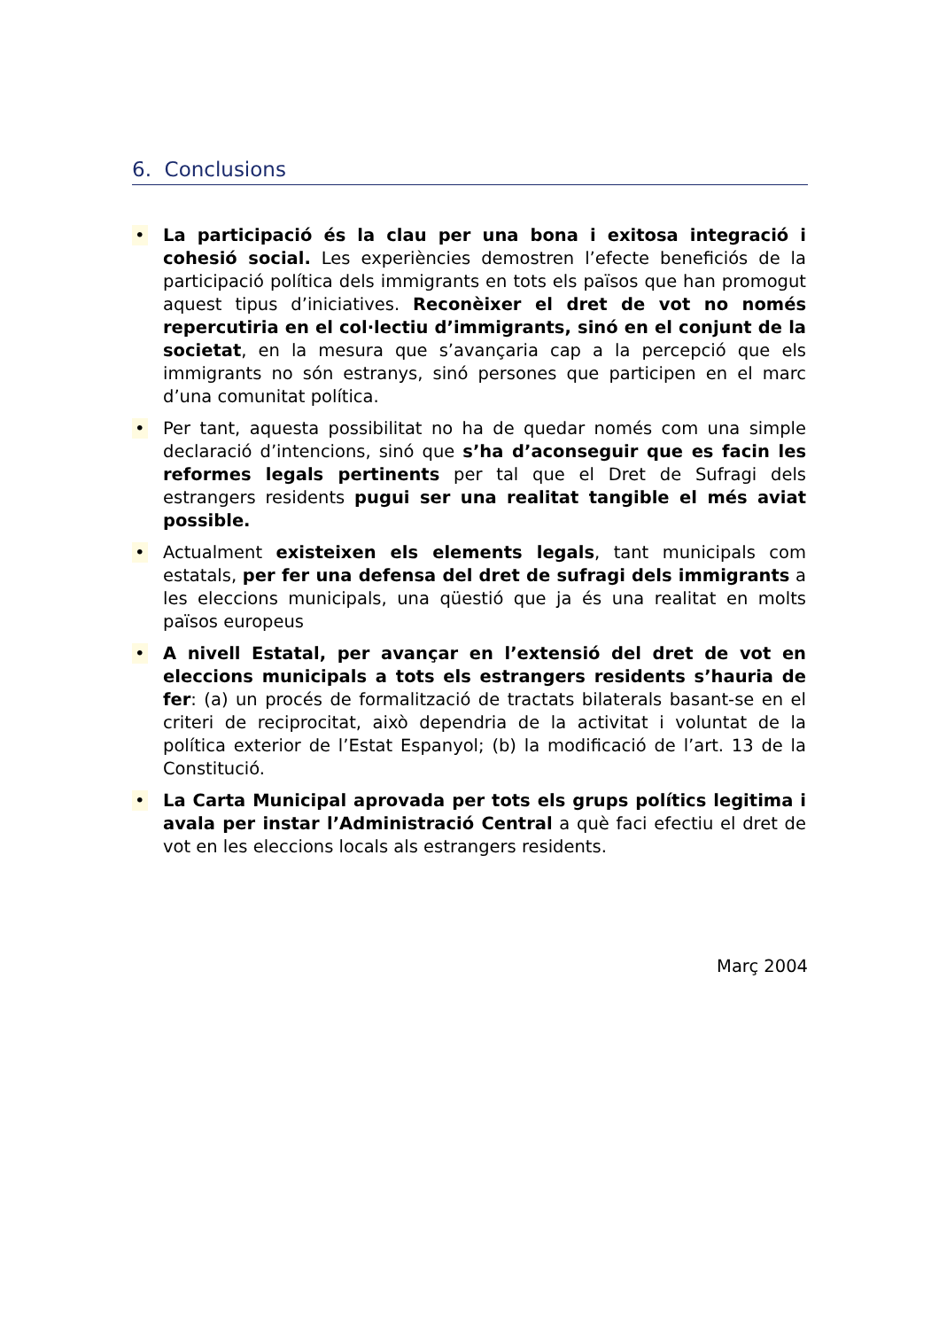6. Conclusions
• La participació és la clau per una bona i exitosa integració i cohesió social. Les experiències demostren l’efecte beneficiós de la participació política dels immigrants en tots els països que han promogut aquest tipus d’iniciatives. Reconèixer el dret de vot no només repercutiria en el col·lectiu d’immigrants, sinó en el conjunt de la societat, en la mesura que s’avançaria cap a la percepció que els immigrants no són estranys, sinó persones que participen en el marc d’una comunitat política.
• Per tant, aquesta possibilitat no ha de quedar només com una simple declaració d’intencions, sinó que s’ha d’aconseguir que es facin les reformes legals pertinents per tal que el Dret de Sufragi dels estrangers residents pugui ser una realitat tangible el més aviat possible.
• Actualment existeixen els elements legals, tant municipals com estatals, per fer una defensa del dret de sufragi dels immigrants a les eleccions municipals, una qüestió que ja és una realitat en molts països europeus
• A nivell Estatal, per avançar en l’extensió del dret de vot en eleccions municipals a tots els estrangers residents s’hauria de fer: (a) un procés de formalització de tractats bilaterals basant-se en el criteri de reciprocitat, això dependria de la activitat i voluntat de la política exterior de l’Estat Espanyol; (b) la modificació de l’art. 13 de la Constitució.
• La Carta Municipal aprovada per tots els grups polítics legitima i avala per instar l’Administració Central a què faci efectiu el dret de vot en les eleccions locals als estrangers residents.
Març 2004